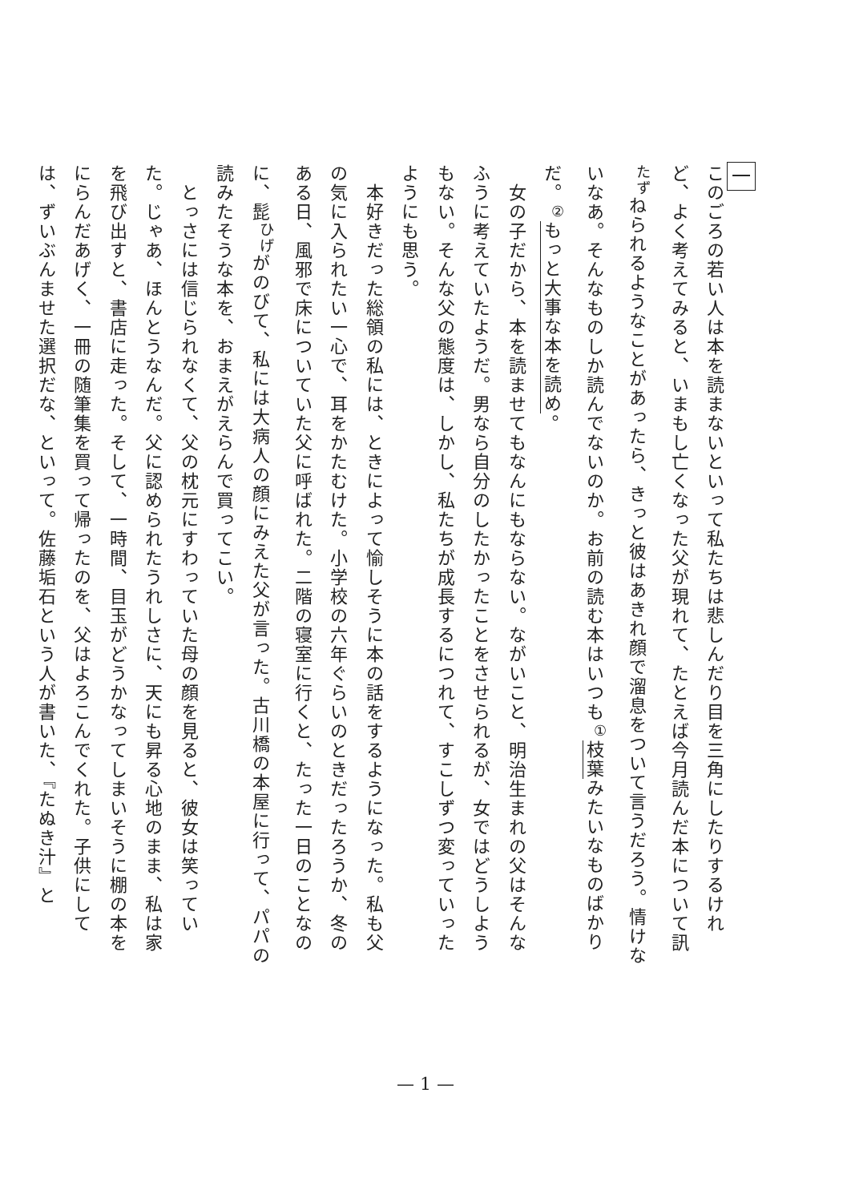一
このごろの若い人は本を読まないといって私たちは悲しんだり目を三角にしたりするけれど、よく考えてみると、いまもし亡くなった父が現れて、たとえば今月読んだ本について訊<sup>たず</sup>ねられるようなことがあったら、きっと彼はあきれ顔で溜息をついて言うだろう。情けないなあ。そんなものしか読んでないのか。お前の読む本はいつも<sup>①</sup>枝葉みたいなものばかりだ。<sup>②</sup>もっと大事な本を読め。
　女の子だから、本を読ませてもなんにもならない。ながいこと、明治生まれの父はそんなふうに考えていたようだ。男なら自分のしたかったことをさせられるが、女ではどうしようもない。そんな父の態度は、しかし、私たちが成長するにつれて、すこしずつ変っていったようにも思う。
　本好きだった総領の私には、ときによって愉しそうに本の話をするようになった。私も父の気に入られたい一心で、耳をかたむけた。小学校の六年ぐらいのときだったろうか、冬のある日、風邪で床についていた父に呼ばれた。二階の寝室に行くと、たった一日のことなのに、髭<sup>ひげ</sup>がのびて、私には大病人の顔にみえた父が言った。古川橋の本屋に行って、パパの読みたそうな本を、おまえがえらんで買ってこい。
　とっさには信じられなくて、父の枕元にすわっていた母の顔を見ると、彼女は笑っていた。じゃあ、ほんとうなんだ。父に認められたうれしさに、天にも昇る心地のまま、私は家を飛び出すと、書店に走った。そして、一時間、目玉がどうかなってしまいそうに棚の本をにらんだあげく、一冊の随筆集を買って帰ったのを、父はよろこんでくれた。子供にしては、ずいぶんませた選択だな、といって。佐藤垢石という人が書いた、『たぬき汁』と
— 1 —